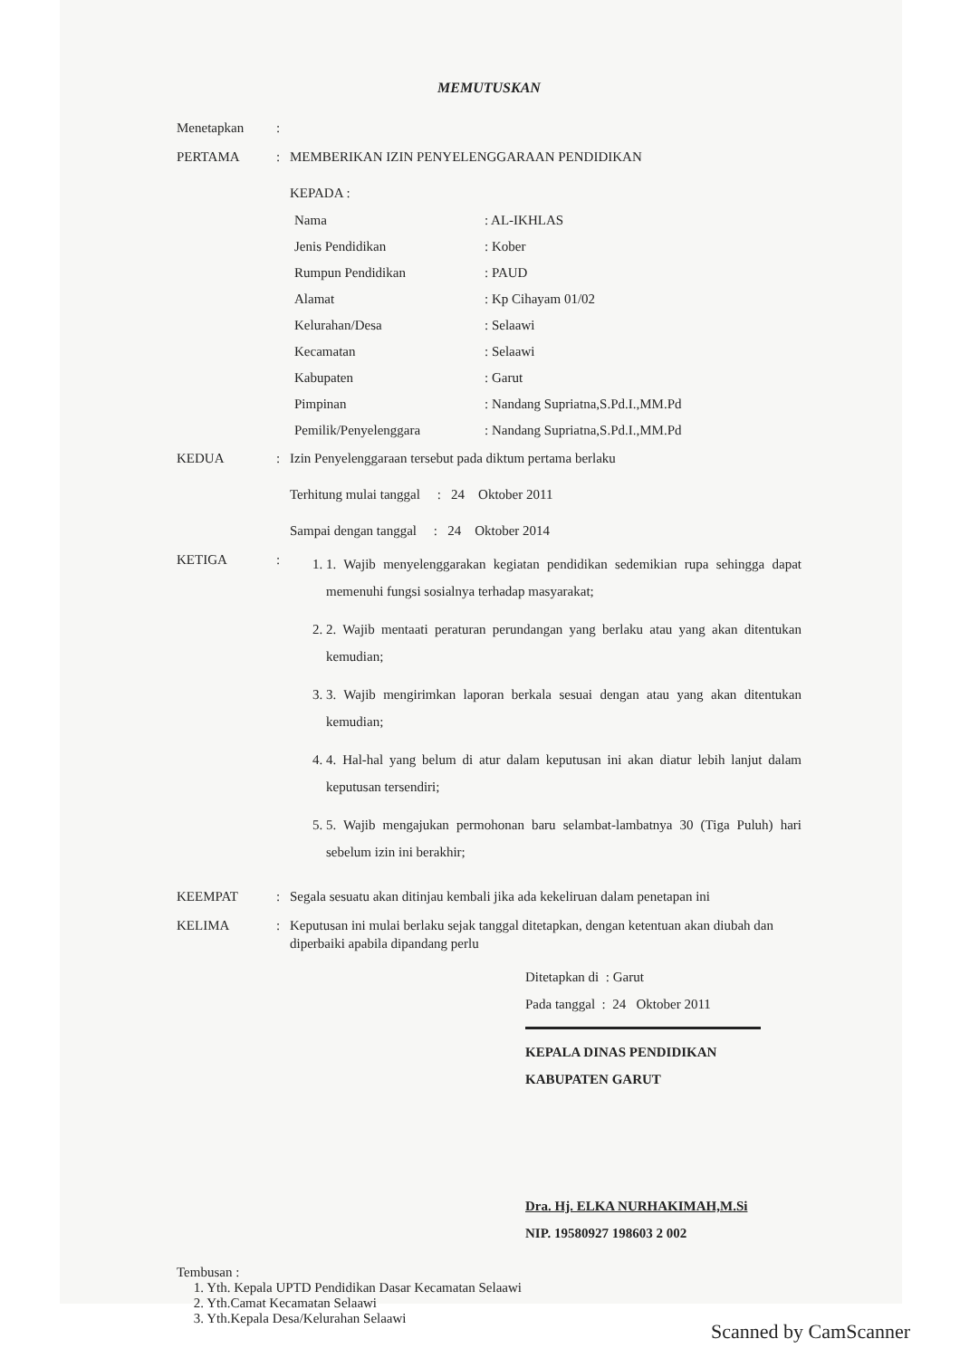MEMUTUSKAN
Menetapkan :
PERTAMA : MEMBERIKAN IZIN PENYELENGGARAAN PENDIDIKAN
KEPADA :
Nama : AL-IKHLAS
Jenis Pendidikan : Kober
Rumpun Pendidikan : PAUD
Alamat : Kp Cihayam 01/02
Kelurahan/Desa : Selaawi
Kecamatan : Selaawi
Kabupaten : Garut
Pimpinan : Nandang Supriatna,S.Pd.I.,MM.Pd
Pemilik/Penyelenggara : Nandang Supriatna,S.Pd.I.,MM.Pd
KEDUA : Izin Penyelenggaraan tersebut pada diktum pertama berlaku
Terhitung mulai tanggal : 24 Oktober 2011
Sampai dengan tanggal : 24 Oktober 2014
KETIGA :
1. 1. Wajib menyelenggarakan kegiatan pendidikan sedemikian rupa sehingga dapat memenuhi fungsi sosialnya terhadap masyarakat;
2. 2. Wajib mentaati peraturan perundangan yang berlaku atau yang akan ditentukan kemudian;
3. 3. Wajib mengirimkan laporan berkala sesuai dengan atau yang akan ditentukan kemudian;
4. 4. Hal-hal yang belum di atur dalam keputusan ini akan diatur lebih lanjut dalam keputusan tersendiri;
5. 5. Wajib mengajukan permohonan baru selambat-lambatnya 30 (Tiga Puluh) hari sebelum izin ini berakhir;
KEEMPAT : Segala sesuatu akan ditinjau kembali jika ada kekeliruan dalam penetapan ini
KELIMA : Keputusan ini mulai berlaku sejak tanggal ditetapkan, dengan ketentuan akan diubah dan diperbaiki apabila dipandang perlu
Ditetapkan di : Garut
Pada tanggal : 24 Oktober 2011
KEPALA DINAS PENDIDIKAN
KABUPATEN GARUT
Dra. Hj. ELKA NURHAKIMAH,M.Si
NIP. 19580927 198603 2 002
Tembusan :
1. Yth. Kepala UPTD Pendidikan Dasar Kecamatan Selaawi
2. Yth.Camat Kecamatan Selaawi
3. Yth.Kepala Desa/Kelurahan Selaawi
Scanned by CamScanner